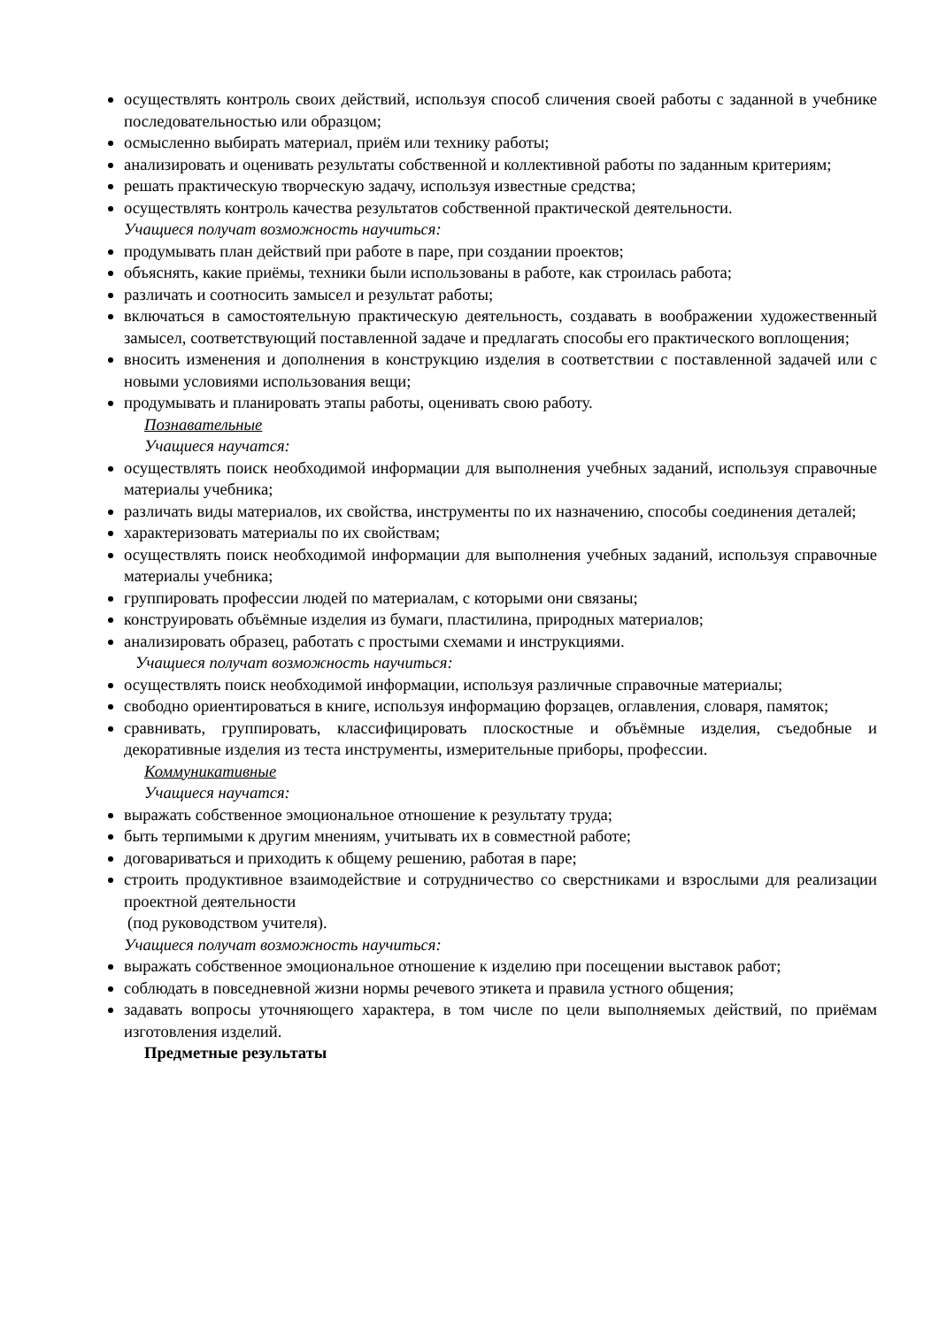осуществлять контроль своих действий, используя способ сличения своей работы с заданной в учебнике последовательностью или образцом;
осмысленно выбирать материал, приём или технику работы;
анализировать и оценивать результаты собственной и коллективной работы по заданным критериям;
решать практическую творческую задачу, используя известные средства;
осуществлять контроль качества результатов собственной практической деятельности.
Учащиеся получат возможность научиться:
продумывать план действий при работе в паре, при создании проектов;
объяснять, какие приёмы, техники были использованы в работе, как строилась работа;
различать и соотносить замысел и результат работы;
включаться в самостоятельную практическую деятельность, создавать в воображении художественный замысел, соответствующий поставленной задаче и предлагать способы его практического воплощения;
вносить изменения и дополнения в конструкцию изделия в соответствии с поставленной задачей или с новыми условиями использования вещи;
продумывать и планировать этапы работы, оценивать свою работу.
Познавательные
Учащиеся научатся:
осуществлять поиск необходимой информации для выполнения учебных заданий, используя справочные материалы учебника;
различать виды материалов, их свойства, инструменты по их назначению, способы соединения деталей;
характеризовать материалы по их свойствам;
осуществлять поиск необходимой информации для выполнения учебных заданий, используя справочные материалы учебника;
группировать профессии людей по материалам, с которыми они связаны;
конструировать объёмные изделия из бумаги, пластилина, природных материалов;
анализировать образец, работать с простыми схемами и инструкциями.
Учащиеся получат возможность научиться:
осуществлять поиск необходимой информации, используя различные справочные материалы;
свободно ориентироваться в книге, используя информацию форзацев, оглавления, словаря, памяток;
сравнивать, группировать, классифицировать плоскостные и объёмные изделия, съедобные и декоративные изделия из теста инструменты, измерительные приборы, профессии.
Коммуникативные
Учащиеся научатся:
выражать собственное эмоциональное отношение к результату труда;
быть терпимыми к другим мнениям, учитывать их в совместной работе;
договариваться и приходить к общему решению, работая в паре;
строить продуктивное взаимодействие и сотрудничество со сверстниками и взрослыми для реализации проектной деятельности
(под руководством учителя).
Учащиеся получат возможность научиться:
выражать собственное эмоциональное отношение к изделию при посещении выставок работ;
соблюдать в повседневной жизни нормы речевого этикета и правила устного общения;
задавать вопросы уточняющего характера, в том числе по цели выполняемых действий, по приёмам изготовления изделий.
Предметные результаты